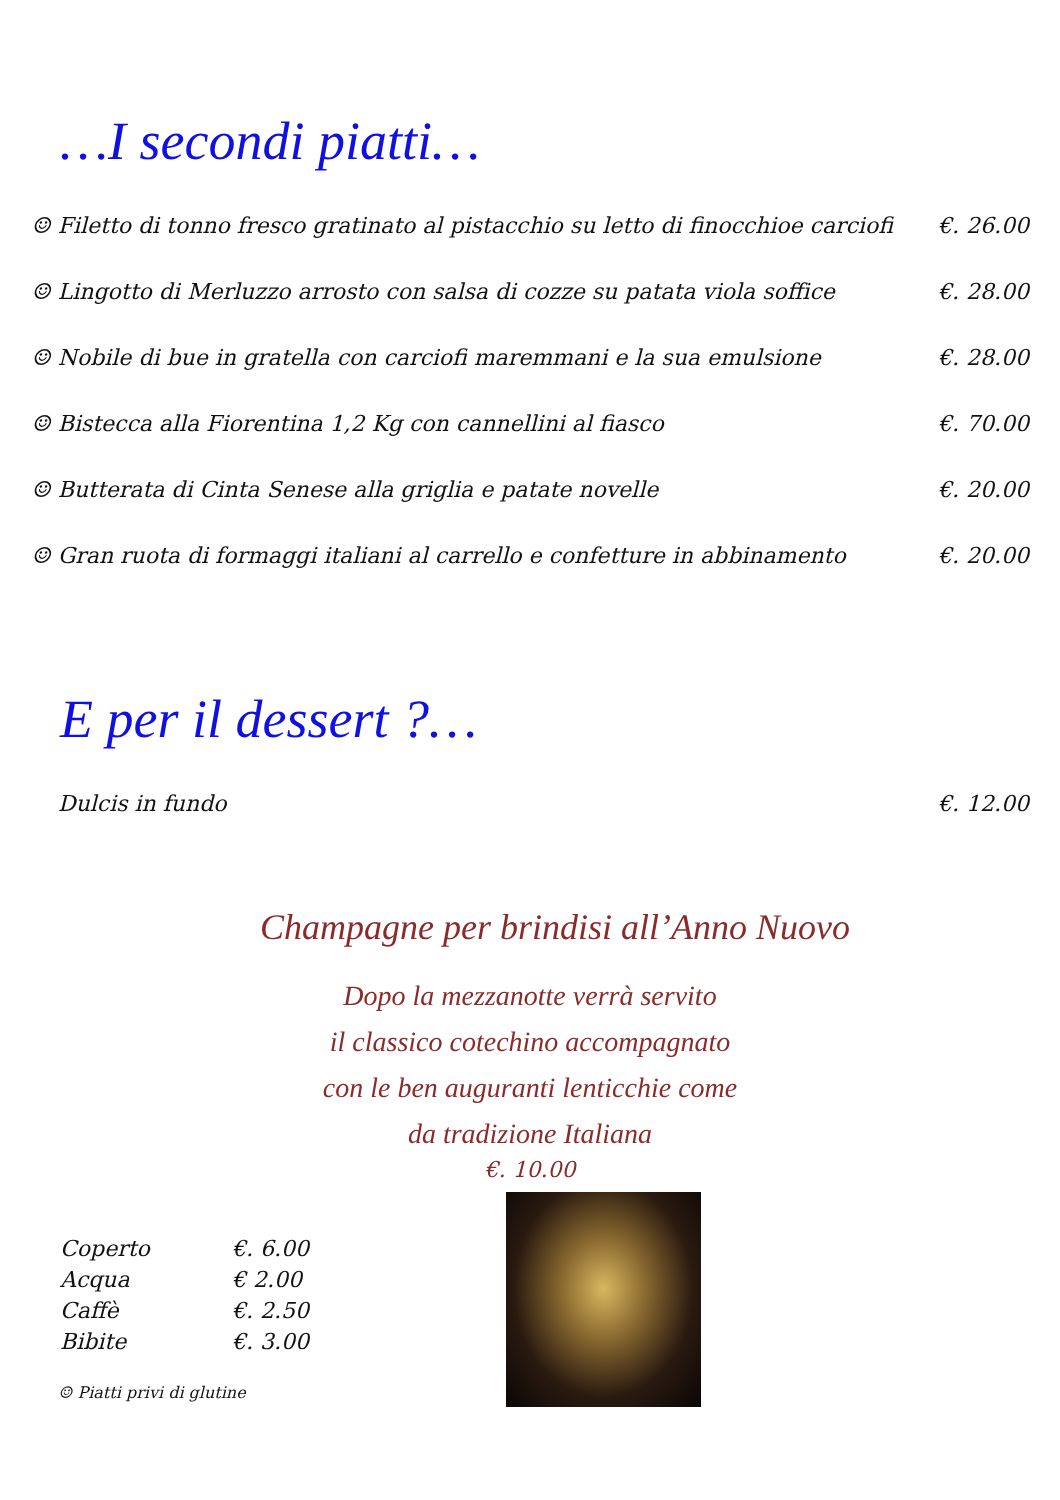…I secondi piatti…
| ☺ Filetto di tonno fresco gratinato al pistacchio su letto di finocchioe carciofi | €. 26.00 |
| ☺ Lingotto di Merluzzo arrosto con salsa di cozze su patata viola soffice | €. 28.00 |
| ☺ Nobile di bue in gratella con carciofi maremmani e la sua emulsione | €. 28.00 |
| ☺ Bistecca alla Fiorentina 1,2 Kg con cannellini al fiasco | €. 70.00 |
| ☺ Butterata di Cinta Senese alla griglia e patate novelle | €. 20.00 |
| ☺ Gran ruota di formaggi italiani al carrello e confetture in abbinamento | €. 20.00 |
E per il dessert ?…
| Dulcis in fundo | €. 12.00 |
Champagne per brindisi all’Anno Nuovo
Dopo la mezzanotte verrà servito
il classico cotechino accompagnato
con le ben auguranti lenticchie come
da tradizione Italiana
€. 10.00
| Coperto | €. 6.00 |
| Acqua | € 2.00 |
| Caffè | €. 2.50 |
| Bibite | €. 3.00 |
☺ Piatti privi di glutine